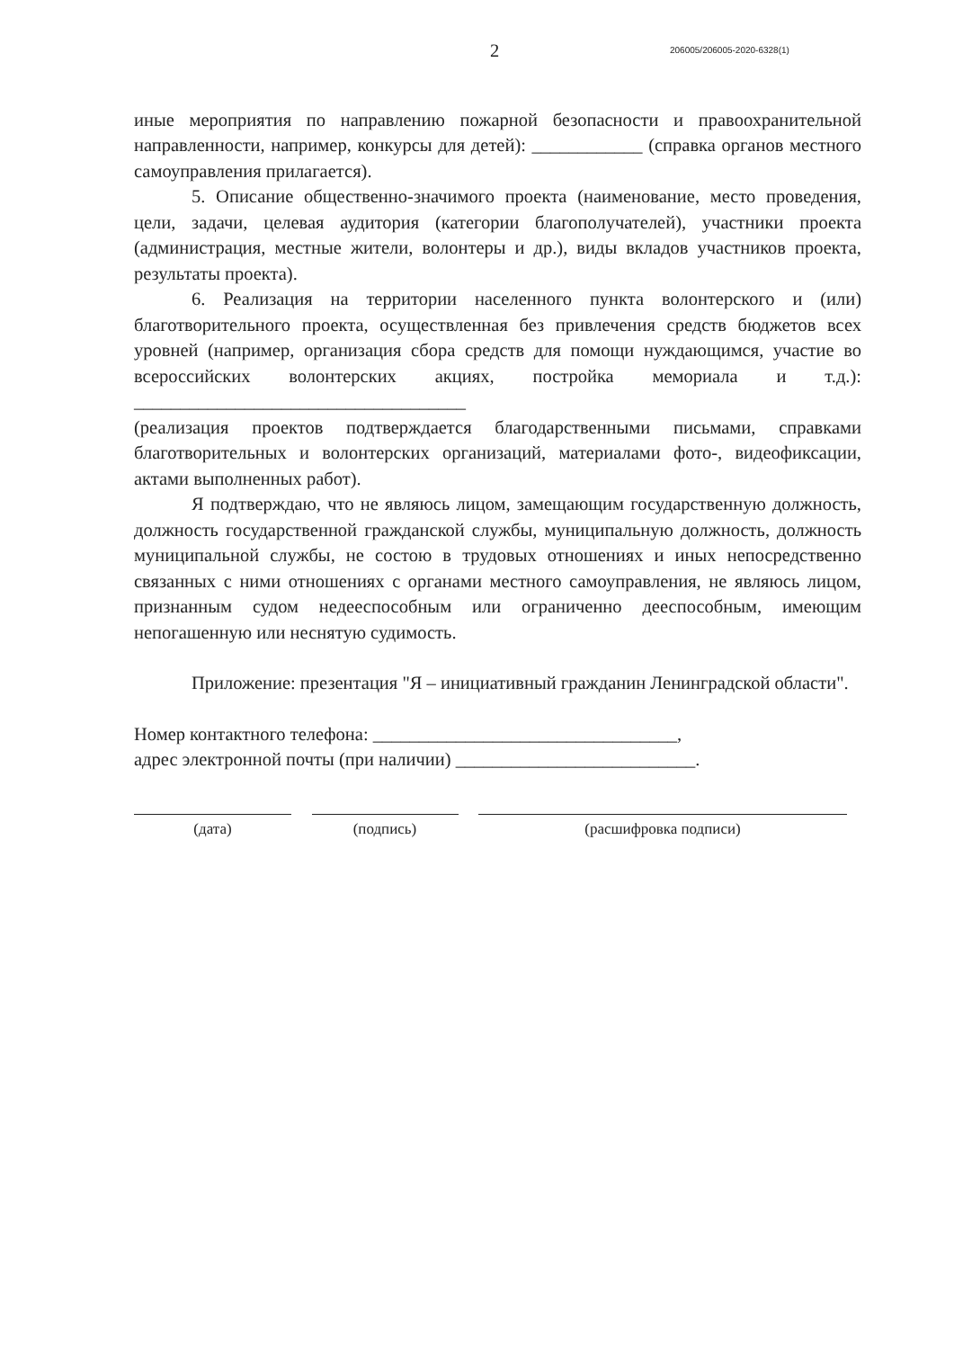2
206005/206005-2020-6328(1)
иные мероприятия по направлению пожарной безопасности и правоохранительной направленности, например, конкурсы для детей): ____________ (справка органов местного самоуправления прилагается).
5. Описание общественно-значимого проекта (наименование, место проведения, цели, задачи, целевая аудитория (категории благополучателей), участники проекта (администрация, местные жители, волонтеры и др.), виды вкладов участников проекта, результаты проекта).
6. Реализация на территории населенного пункта волонтерского и (или) благотворительного проекта, осуществленная без привлечения средств бюджетов всех уровней (например, организация сбора средств для помощи нуждающимся, участие во всероссийских волонтерских акциях, постройка мемориала и т.д.): ____________________________________
(реализация проектов подтверждается благодарственными письмами, справками благотворительных и волонтерских организаций, материалами фото-, видеофиксации, актами выполненных работ).
Я подтверждаю, что не являюсь лицом, замещающим государственную должность, должность государственной гражданской службы, муниципальную должность, должность муниципальной службы, не состою в трудовых отношениях и иных непосредственно связанных с ними отношениях с органами местного самоуправления, не являюсь лицом, признанным судом недееспособным или ограниченно дееспособным, имеющим непогашенную или неснятую судимость.
Приложение: презентация "Я – инициативный гражданин Ленинградской области".
Номер контактного телефона: _________________________________,
адрес электронной почты (при наличии) __________________________.
(дата) (подпись) (расшифровка подписи)